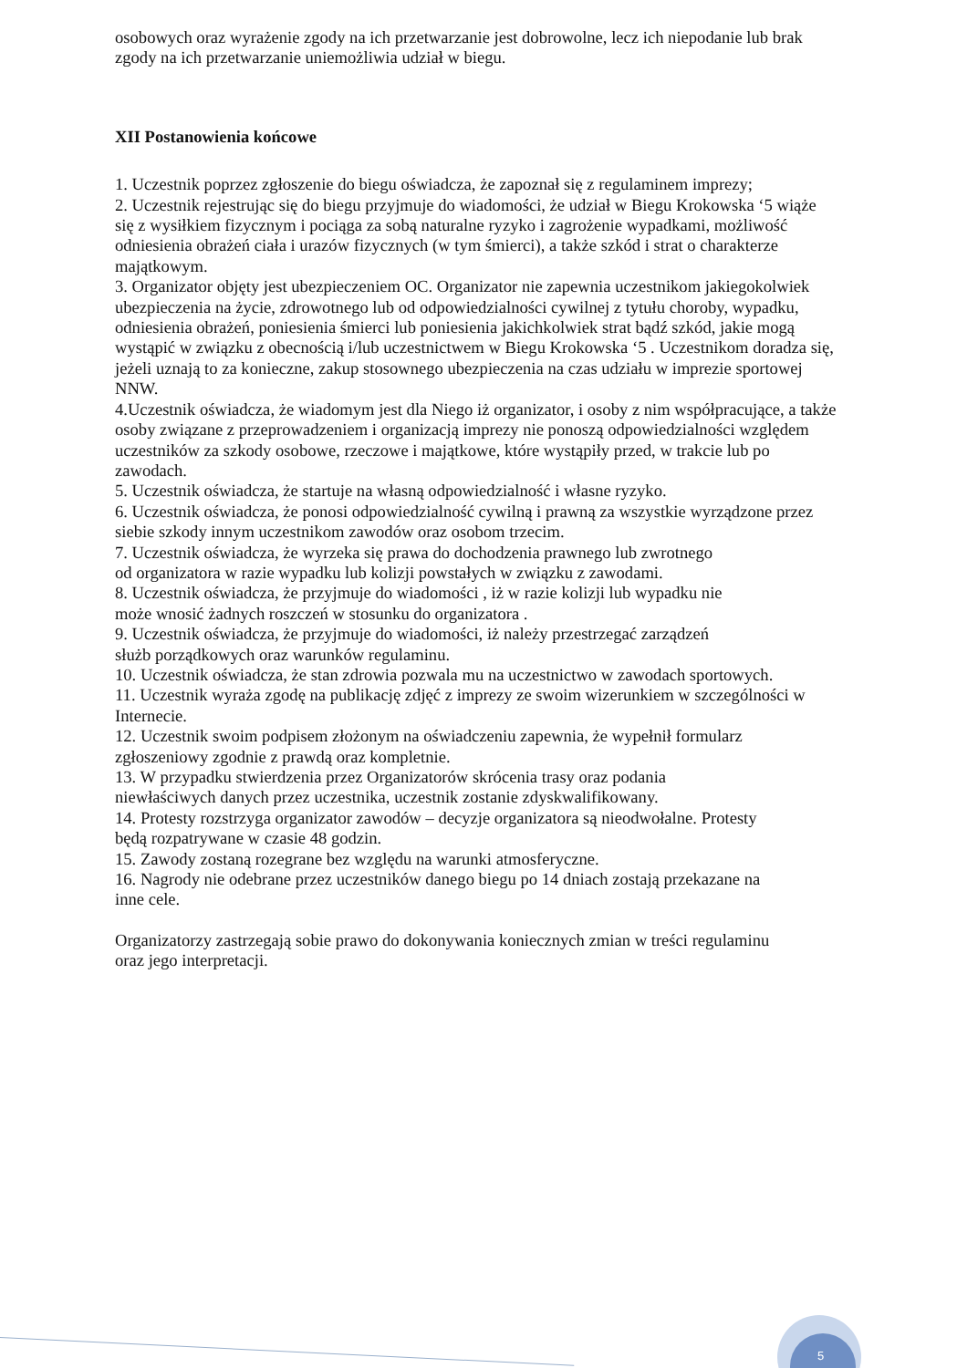osobowych oraz wyrażenie zgody na ich przetwarzanie jest dobrowolne, lecz ich niepodanie lub brak zgody na ich przetwarzanie uniemożliwia udział w biegu.
XII Postanowienia końcowe
1. Uczestnik poprzez zgłoszenie do biegu oświadcza, że zapoznał się z regulaminem imprezy;
2. Uczestnik rejestrując się do biegu przyjmuje do wiadomości, że udział w Biegu Krokowska ‘5 wiąże się z wysiłkiem fizycznym i pociąga za sobą naturalne ryzyko i zagrożenie wypadkami, możliwość odniesienia obrażeń ciała i urazów fizycznych (w tym śmierci), a także szkód i strat o charakterze majątkowym.
3. Organizator objęty jest ubezpieczeniem OC. Organizator nie zapewnia uczestnikom jakiegokolwiek ubezpieczenia na życie, zdrowotnego lub od odpowiedzialności cywilnej z tytułu choroby, wypadku, odniesienia obrażeń, poniesienia śmierci lub poniesienia jakichkolwiek strat bądź szkód, jakie mogą wystąpić w związku z obecnością i/lub uczestnictwem w Biegu Krokowska ‘5 . Uczestnikom doradza się, jeżeli uznają to za konieczne, zakup stosownego ubezpieczenia na czas udziału w imprezie sportowej NNW.
4.Uczestnik oświadcza, że wiadomym jest dla Niego iż organizator, i osoby z nim współpracujące, a także osoby związane z przeprowadzeniem i organizacją imprezy nie ponoszą odpowiedzialności względem uczestników za szkody osobowe, rzeczowe i majątkowe, które wystąpiły przed, w trakcie lub po zawodach.
5. Uczestnik oświadcza, że startuje na własną odpowiedzialność i własne ryzyko.
6. Uczestnik oświadcza, że ponosi odpowiedzialność cywilną i prawną za wszystkie wyrządzone przez siebie szkody innym uczestnikom zawodów oraz osobom trzecim.
7. Uczestnik oświadcza, że wyrzeka się prawa do dochodzenia prawnego lub zwrotnego
od organizatora w razie wypadku lub kolizji powstałych w związku z zawodami.
8. Uczestnik oświadcza, że przyjmuje do wiadomości , iż w razie kolizji lub wypadku nie
może wnosić żadnych roszczeń w stosunku do organizatora .
9. Uczestnik oświadcza, że przyjmuje do wiadomości, iż należy przestrzegać zarządzeń
służb porządkowych oraz warunków regulaminu.
10. Uczestnik oświadcza, że stan zdrowia pozwala mu na uczestnictwo w zawodach sportowych.
11. Uczestnik wyraża zgodę na publikację zdjęć z imprezy ze swoim wizerunkiem w szczególności w Internecie.
12. Uczestnik swoim podpisem złożonym na oświadczeniu zapewnia, że wypełnił formularz
zgłoszeniowy zgodnie z prawdą oraz kompletnie.
13. W przypadku stwierdzenia przez Organizatorów skrócenia trasy oraz podania
niewłaściwych danych przez uczestnika, uczestnik zostanie zdyskwalifikowany.
14. Protesty rozstrzyga organizator zawodów – decyzje organizatora są nieodwołalne. Protesty
będą rozpatrywane w czasie 48 godzin.
15. Zawody zostaną rozegrane bez względu na warunki atmosferyczne.
16. Nagrody nie odebrane przez uczestników danego biegu po 14 dniach zostają przekazane na
inne cele.
Organizatorzy zastrzegają sobie prawo do dokonywania koniecznych zmian w treści regulaminu
oraz jego interpretacji.
5